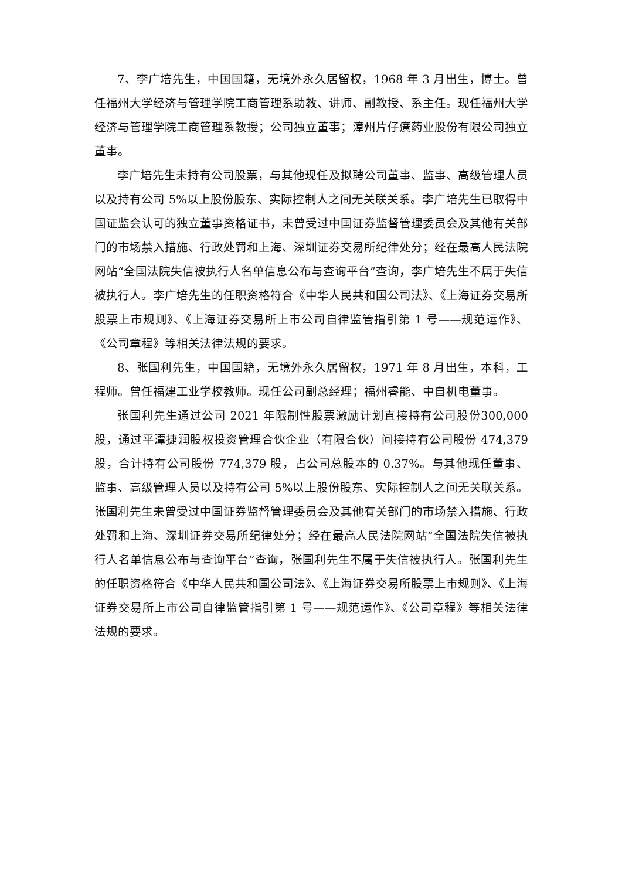7、李广培先生，中国国籍，无境外永久居留权，1968 年 3 月出生，博士。曾任福州大学经济与管理学院工商管理系助教、讲师、副教授、系主任。现任福州大学经济与管理学院工商管理系教授；公司独立董事；漳州片仔癀药业股份有限公司独立董事。
李广培先生未持有公司股票，与其他现任及拟聘公司董事、监事、高级管理人员以及持有公司 5%以上股份股东、实际控制人之间无关联关系。李广培先生已取得中国证监会认可的独立董事资格证书，未曾受过中国证券监督管理委员会及其他有关部门的市场禁入措施、行政处罚和上海、深圳证券交易所纪律处分；经在最高人民法院网站“全国法院失信被执行人名单信息公布与查询平台”查询，李广培先生不属于失信被执行人。李广培先生的任职资格符合《中华人民共和国公司法》、《上海证券交易所股票上市规则》、《上海证券交易所上市公司自律监管指引第 1 号——规范运作》、《公司章程》等相关法律法规的要求。
8、张国利先生，中国国籍，无境外永久居留权，1971 年 8 月出生，本科，工程师。曾任福建工业学校教师。现任公司副总经理；福州睿能、中自机电董事。
张国利先生通过公司 2021 年限制性股票激励计划直接持有公司股份300,000 股，通过平潭捷润股权投资管理合伙企业（有限合伙）间接持有公司股份 474,379 股，合计持有公司股份 774,379 股，占公司总股本的 0.37%。与其他现任董事、监事、高级管理人员以及持有公司 5%以上股份股东、实际控制人之间无关联关系。张国利先生未曾受过中国证券监督管理委员会及其他有关部门的市场禁入措施、行政处罚和上海、深圳证券交易所纪律处分；经在最高人民法院网站“全国法院失信被执行人名单信息公布与查询平台”查询，张国利先生不属于失信被执行人。张国利先生的任职资格符合《中华人民共和国公司法》、《上海证券交易所股票上市规则》、《上海证券交易所上市公司自律监管指引第 1 号——规范运作》、《公司章程》等相关法律法规的要求。